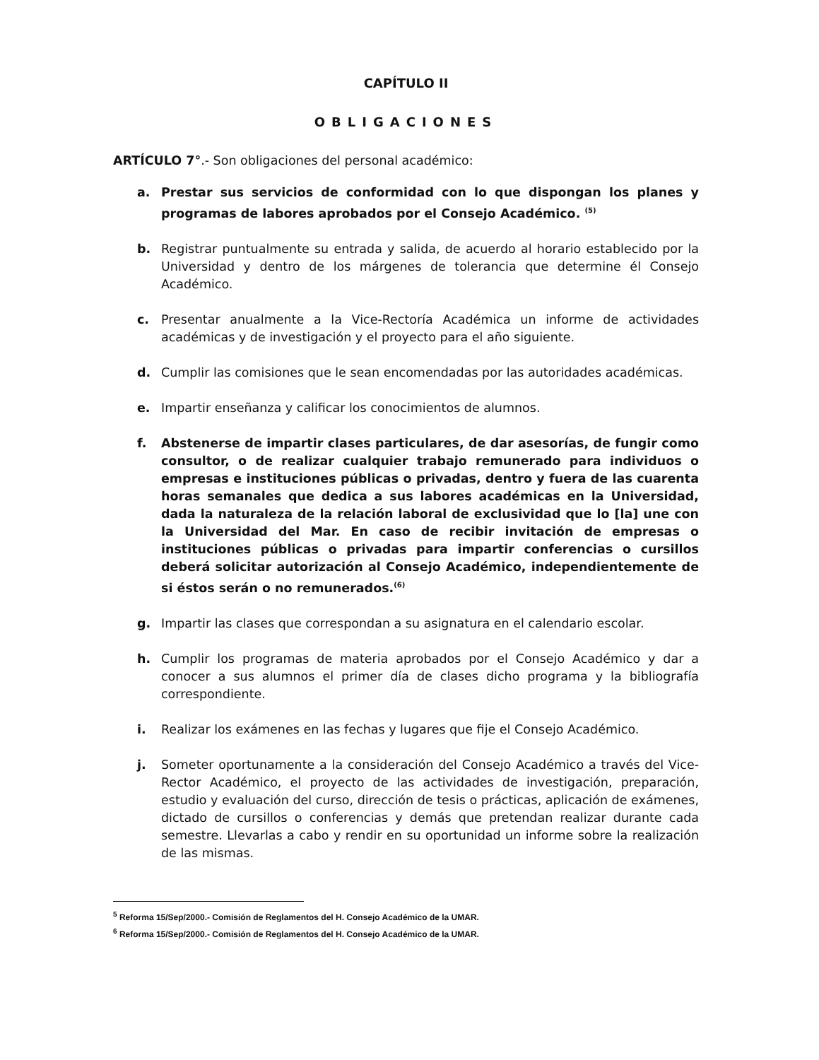CAPÍTULO II
OBLIGACIONES
ARTÍCULO 7°.- Son obligaciones del personal académico:
a. Prestar sus servicios de conformidad con lo que dispongan los planes y programas de labores aprobados por el Consejo Académico. <sup>(5)</sup>
b. Registrar puntualmente su entrada y salida, de acuerdo al horario establecido por la Universidad y dentro de los márgenes de tolerancia que determine él Consejo Académico.
c. Presentar anualmente a la Vice-Rectoría Académica un informe de actividades académicas y de investigación y el proyecto para el año siguiente.
d. Cumplir las comisiones que le sean encomendadas por las autoridades académicas.
e. Impartir enseñanza y calificar los conocimientos de alumnos.
f. Abstenerse de impartir clases particulares, de dar asesorías, de fungir como consultor, o de realizar cualquier trabajo remunerado para individuos o empresas e instituciones públicas o privadas, dentro y fuera de las cuarenta horas semanales que dedica a sus labores académicas en la Universidad, dada la naturaleza de la relación laboral de exclusividad que lo [la] une con la Universidad del Mar. En caso de recibir invitación de empresas o instituciones públicas o privadas para impartir conferencias o cursillos deberá solicitar autorización al Consejo Académico, independientemente de si éstos serán o no remunerados.<sup>(6)</sup>
g. Impartir las clases que correspondan a su asignatura en el calendario escolar.
h. Cumplir los programas de materia aprobados por el Consejo Académico y dar a conocer a sus alumnos el primer día de clases dicho programa y la bibliografía correspondiente.
i. Realizar los exámenes en las fechas y lugares que fije el Consejo Académico.
j. Someter oportunamente a la consideración del Consejo Académico a través del Vice-Rector Académico, el proyecto de las actividades de investigación, preparación, estudio y evaluación del curso, dirección de tesis o prácticas, aplicación de exámenes, dictado de cursillos o conferencias y demás que pretendan realizar durante cada semestre. Llevarlas a cabo y rendir en su oportunidad un informe sobre la realización de las mismas.
<sup>5</sup> Reforma 15/Sep/2000.- Comisión de Reglamentos del H. Consejo Académico de la UMAR.
<sup>6</sup> Reforma 15/Sep/2000.- Comisión de Reglamentos del H. Consejo Académico de la UMAR.